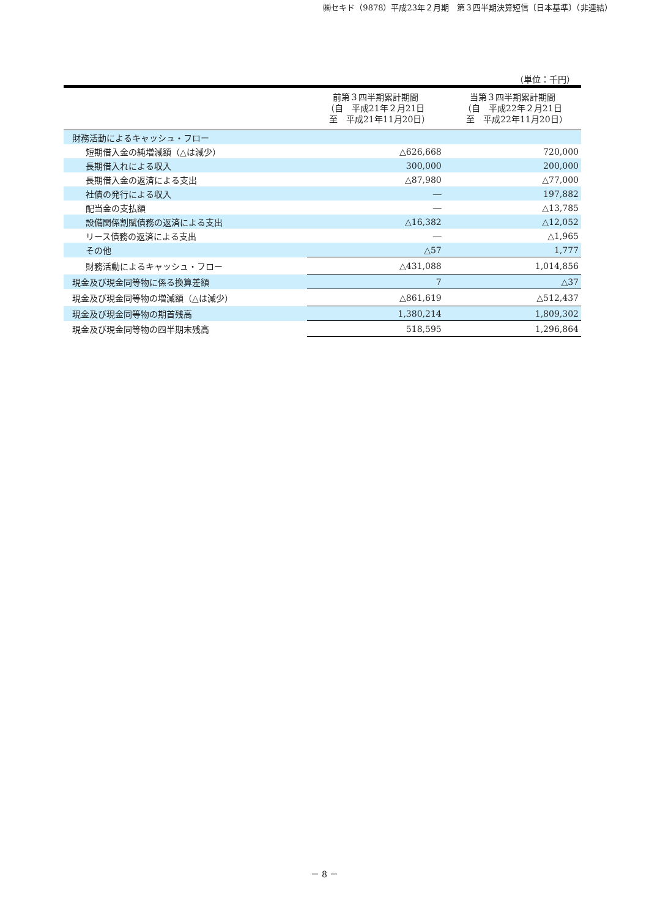㈱セキド（9878）平成23年２月期　第３四半期決算短信〔日本基準〕（非連結）
（単位：千円）
| | 前第３四半期累計期間 （自 平成21年２月21日 至 平成21年11月20日） | 当第３四半期累計期間 （自 平成22年２月21日 至 平成22年11月20日） |
| --- | --- | --- |
| 財務活動によるキャッシュ・フロー | | |
| 短期借入金の純増減額（△は減少） | △626,668 | 720,000 |
| 長期借入れによる収入 | 300,000 | 200,000 |
| 長期借入金の返済による支出 | △87,980 | △77,000 |
| 社債の発行による収入 | ― | 197,882 |
| 配当金の支払額 | ― | △13,785 |
| 設備関係割賦債務の返済による支出 | △16,382 | △12,052 |
| リース債務の返済による支出 | ― | △1,965 |
| その他 | △57 | 1,777 |
| 財務活動によるキャッシュ・フロー | △431,088 | 1,014,856 |
| 現金及び現金同等物に係る換算差額 | 7 | △37 |
| 現金及び現金同等物の増減額（△は減少） | △861,619 | △512,437 |
| 現金及び現金同等物の期首残高 | 1,380,214 | 1,809,302 |
| 現金及び現金同等物の四半期末残高 | 518,595 | 1,296,864 |
－ 8 －